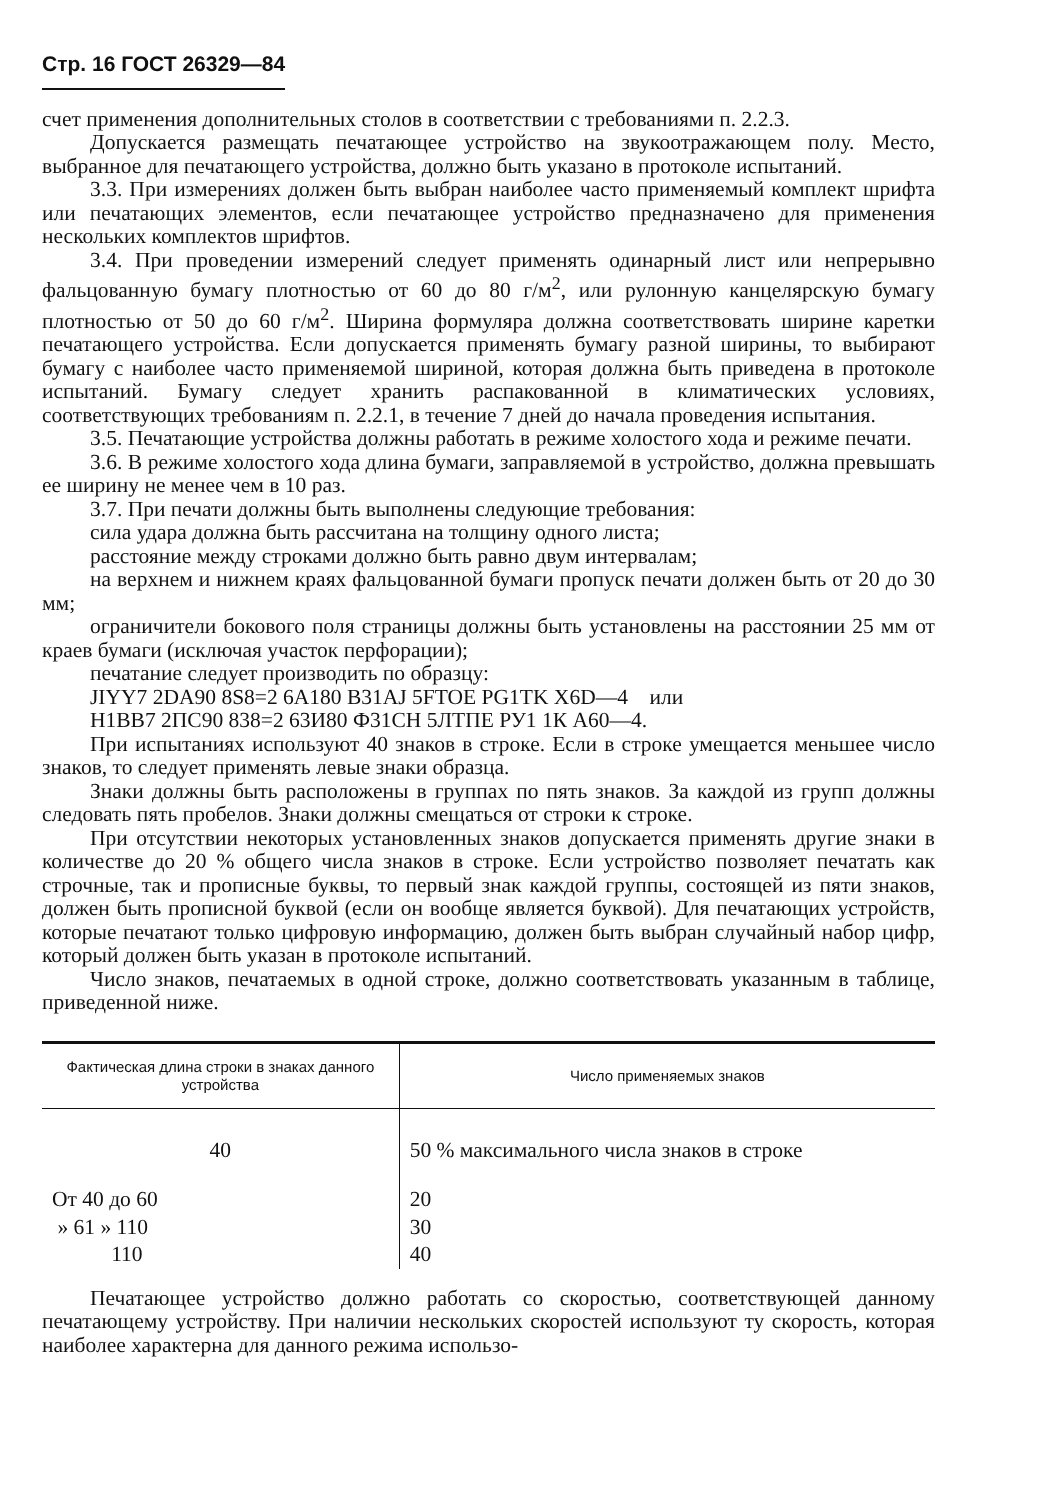Стр. 16 ГОСТ 26329—84
счет применения дополнительных столов в соответствии с требованиями п. 2.2.3.
Допускается размещать печатающее устройство на звукоотражающем полу. Место, выбранное для печатающего устройства, должно быть указано в протоколе испытаний.
3.3. При измерениях должен быть выбран наиболее часто применяемый комплект шрифта или печатающих элементов, если печатающее устройство предназначено для применения нескольких комплектов шрифтов.
3.4. При проведении измерений следует применять одинарный лист или непрерывно фальцованную бумагу плотностью от 60 до 80 г/м<sup>2</sup>, или рулонную канцелярскую бумагу плотностью от 50 до 60 г/м<sup>2</sup>. Ширина формуляра должна соответствовать ширине каретки печатающего устройства. Если допускается применять бумагу разной ширины, то выбирают бумагу с наиболее часто применяемой шириной, которая должна быть приведена в протоколе испытаний. Бумагу следует хранить распакованной в климатических условиях, соответствующих требованиям п. 2.2.1, в течение 7 дней до начала проведения испытания.
3.5. Печатающие устройства должны работать в режиме холостого хода и режиме печати.
3.6. В режиме холостого хода длина бумаги, заправляемой в устройство, должна превышать ее ширину не менее чем в 10 раз.
3.7. При печати должны быть выполнены следующие требования:
сила удара должна быть рассчитана на толщину одного листа;
расстояние между строками должно быть равно двум интервалам;
на верхнем и нижнем краях фальцованной бумаги пропуск печати должен быть от 20 до 30 мм;
ограничители бокового поля страницы должны быть установлены на расстоянии 25 мм от краев бумаги (исключая участок перфорации);
печатание следует производить по образцу:
JIYY7 2DA90 8S8=2 6A180 B31AJ 5FTOE PG1TK X6D—4 или
H1BB7 2ПС90 838=2 63И80 Ф31СН 5ЛТПЕ РУ1 1К А60—4.
При испытаниях используют 40 знаков в строке. Если в строке умещается меньшее число знаков, то следует применять левые знаки образца.
Знаки должны быть расположены в группах по пять знаков. За каждой из групп должны следовать пять пробелов. Знаки должны смещаться от строки к строке.
При отсутствии некоторых установленных знаков допускается применять другие знаки в количестве до 20 % общего числа знаков в строке. Если устройство позволяет печатать как строчные, так и прописные буквы, то первый знак каждой группы, состоящей из пяти знаков, должен быть прописной буквой (если он вообще является буквой). Для печатающих устройств, которые печатают только цифровую информацию, должен быть выбран случайный набор цифр, который должен быть указан в протоколе испытаний.
Число знаков, печатаемых в одной строке, должно соответствовать указанным в таблице, приведенной ниже.
| Фактическая длина строки в знаках данного устройства | Число применяемых знаков |
| --- | --- |
| 40 | 50 % максимального числа знаков в строке |
| От 40 до 60 | 20 |
| » 61 » 110 | 30 |
| 110 | 40 |
Печатающее устройство должно работать со скоростью, соответствующей данному печатающему устройству. При наличии нескольких скоростей используют ту скорость, которая наиболее характерна для данного режима использо-